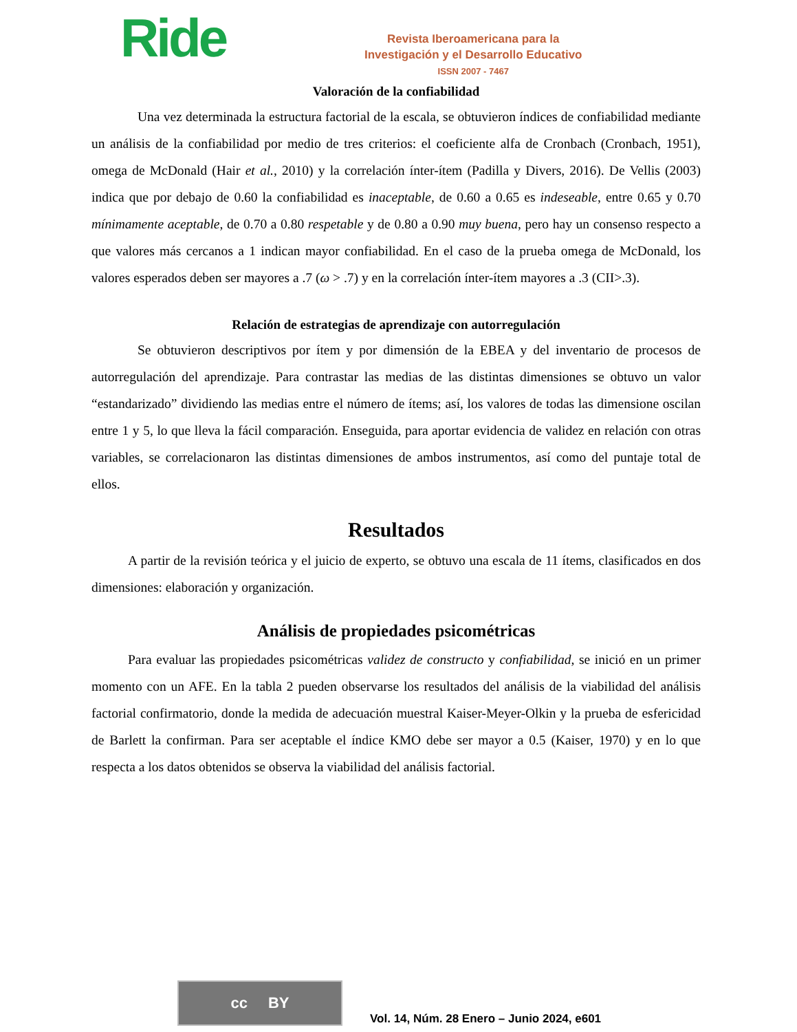Ride
Revista Iberoamericana para la
Investigación y el Desarrollo Educativo
ISSN 2007 - 7467
Valoración de la confiabilidad
Una vez determinada la estructura factorial de la escala, se obtuvieron índices de confiabilidad mediante un análisis de la confiabilidad por medio de tres criterios: el coeficiente alfa de Cronbach (Cronbach, 1951), omega de McDonald (Hair et al., 2010) y la correlación ínter-ítem (Padilla y Divers, 2016). De Vellis (2003) indica que por debajo de 0.60 la confiabilidad es inaceptable, de 0.60 a 0.65 es indeseable, entre 0.65 y 0.70 mínimamente aceptable, de 0.70 a 0.80 respetable y de 0.80 a 0.90 muy buena, pero hay un consenso respecto a que valores más cercanos a 1 indican mayor confiabilidad. En el caso de la prueba omega de McDonald, los valores esperados deben ser mayores a .7 (ω > .7) y en la correlación ínter-ítem mayores a .3 (CII>.3).
Relación de estrategias de aprendizaje con autorregulación
Se obtuvieron descriptivos por ítem y por dimensión de la EBEA y del inventario de procesos de autorregulación del aprendizaje. Para contrastar las medias de las distintas dimensiones se obtuvo un valor “estandarizado” dividiendo las medias entre el número de ítems; así, los valores de todas las dimensione oscilan entre 1 y 5, lo que lleva la fácil comparación. Enseguida, para aportar evidencia de validez en relación con otras variables, se correlacionaron las distintas dimensiones de ambos instrumentos, así como del puntaje total de ellos.
Resultados
A partir de la revisión teórica y el juicio de experto, se obtuvo una escala de 11 ítems, clasificados en dos dimensiones: elaboración y organización.
Análisis de propiedades psicométricas
Para evaluar las propiedades psicométricas validez de constructo y confiabilidad, se inició en un primer momento con un AFE. En la tabla 2 pueden observarse los resultados del análisis de la viabilidad del análisis factorial confirmatorio, donde la medida de adecuación muestral Kaiser-Meyer-Olkin y la prueba de esfericidad de Barlett la confirman. Para ser aceptable el índice KMO debe ser mayor a 0.5 (Kaiser, 1970) y en lo que respecta a los datos obtenidos se observa la viabilidad del análisis factorial.
cc BY
Vol. 14, Núm. 28 Enero – Junio 2024, e601